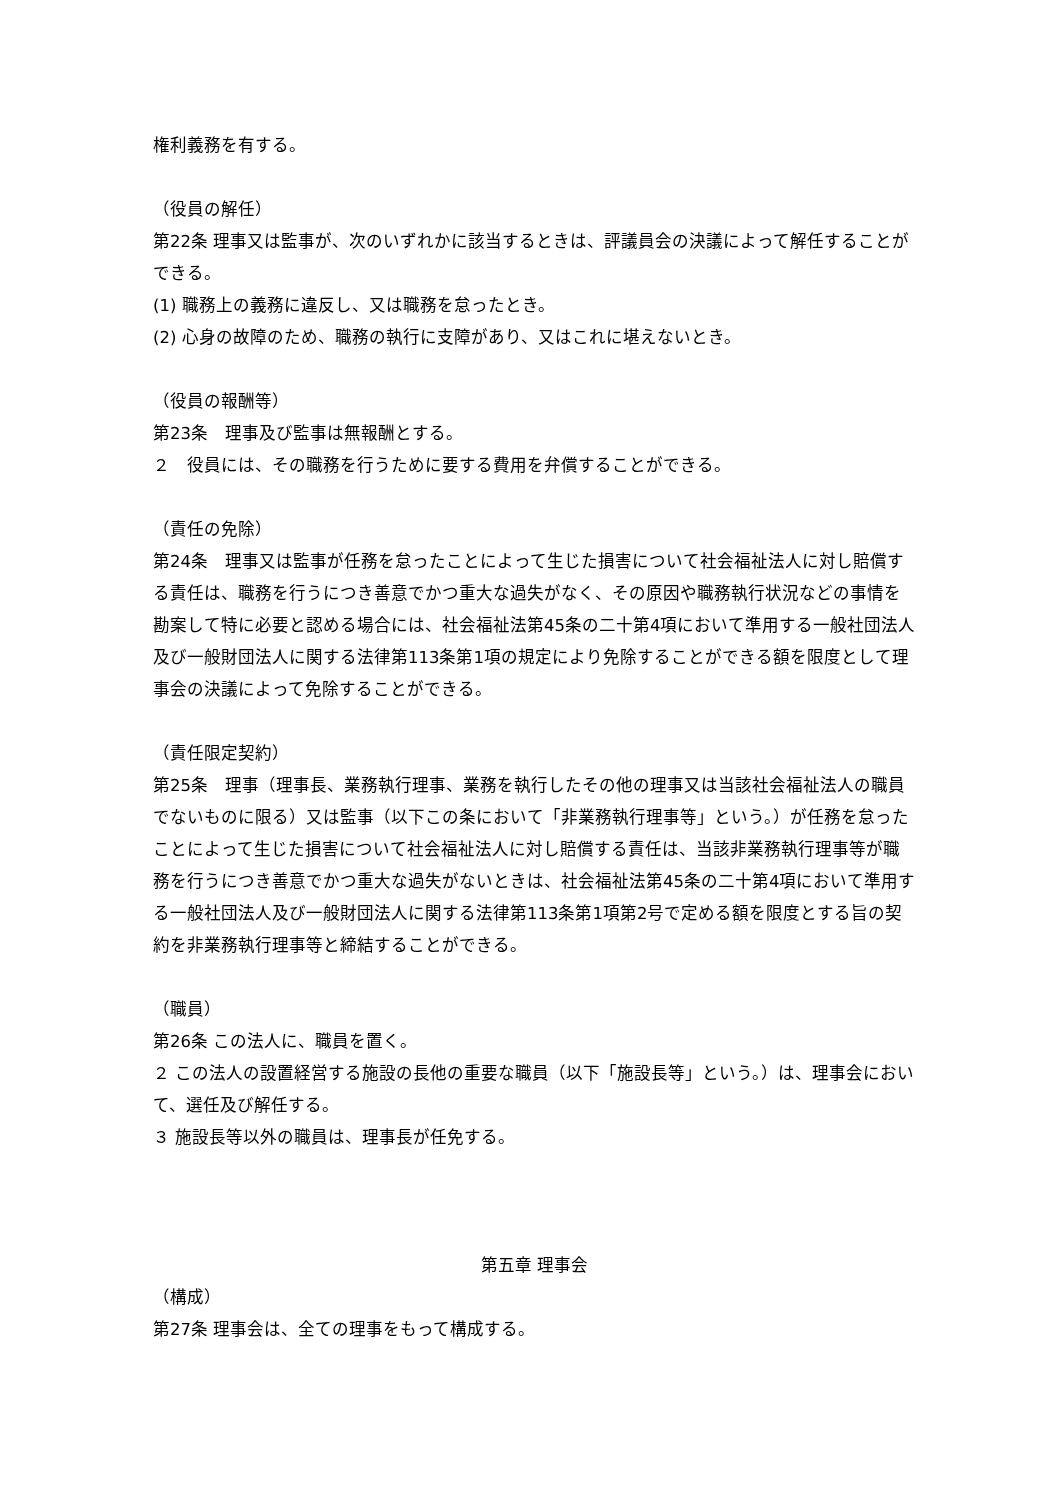権利義務を有する。
（役員の解任）
第22条 理事又は監事が、次のいずれかに該当するときは、評議員会の決議によって解任することができる。
(1) 職務上の義務に違反し、又は職務を怠ったとき。
(2) 心身の故障のため、職務の執行に支障があり、又はこれに堪えないとき。
（役員の報酬等）
第23条　理事及び監事は無報酬とする。
２　役員には、その職務を行うために要する費用を弁償することができる。
（責任の免除）
第24条　理事又は監事が任務を怠ったことによって生じた損害について社会福祉法人に対し賠償する責任は、職務を行うにつき善意でかつ重大な過失がなく、その原因や職務執行状況などの事情を勘案して特に必要と認める場合には、社会福祉法第45条の二十第4項において準用する一般社団法人及び一般財団法人に関する法律第113条第1項の規定により免除することができる額を限度として理事会の決議によって免除することができる。
（責任限定契約）
第25条　理事（理事長、業務執行理事、業務を執行したその他の理事又は当該社会福祉法人の職員でないものに限る）又は監事（以下この条において「非業務執行理事等」という。）が任務を怠ったことによって生じた損害について社会福祉法人に対し賠償する責任は、当該非業務執行理事等が職務を行うにつき善意でかつ重大な過失がないときは、社会福祉法第45条の二十第4項において準用する一般社団法人及び一般財団法人に関する法律第113条第1項第2号で定める額を限度とする旨の契約を非業務執行理事等と締結することができる。
（職員）
第26条 この法人に、職員を置く。
２ この法人の設置経営する施設の長他の重要な職員（以下「施設長等」という。）は、理事会において、選任及び解任する。
３ 施設長等以外の職員は、理事長が任免する。
第五章 理事会
（構成）
第27条 理事会は、全ての理事をもって構成する。